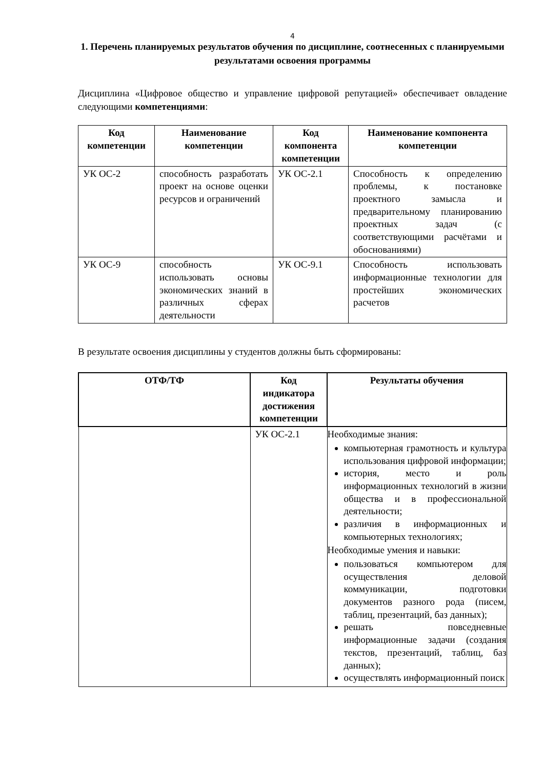4
1. Перечень планируемых результатов обучения по дисциплине, соотнесенных с планируемыми результатами освоения программы
Дисциплина «Цифровое общество и управление цифровой репутацией» обеспечивает овладение следующими компетенциями:
| Код компетенции | Наименование компетенции | Код компонента компетенции | Наименование компонента компетенции |
| --- | --- | --- | --- |
| УК ОС-2 | способность разработать проект на основе оценки ресурсов и ограничений | УК ОС-2.1 | Способность к определению проблемы, к постановке проектного замысла и предварительному планированию проектных задач (с соответствующими расчётами и обоснованиями) |
| УК ОС-9 | способность использовать основы экономических знаний в различных сферах деятельности | УК ОС-9.1 | Способность использовать информационные технологии для простейших экономических расчетов |
В результате освоения дисциплины у студентов должны быть сформированы:
| ОТФ/ТФ | Код индикатора достижения компетенции | Результаты обучения |
| --- | --- | --- |
| | УК ОС-2.1 | Необходимые знания: компьютерная грамотность и культура использования цифровой информации; история, место и роль информационных технологий в жизни общества и в профессиональной деятельности; различия в информационных и компьютерных технологиях; Необходимые умения и навыки: пользоваться компьютером для осуществления деловой коммуникации, подготовки документов разного рода (писем, таблиц, презентаций, баз данных); решать повседневные информационные задачи (создания текстов, презентаций, таблиц, баз данных); осуществлять информационный поиск |